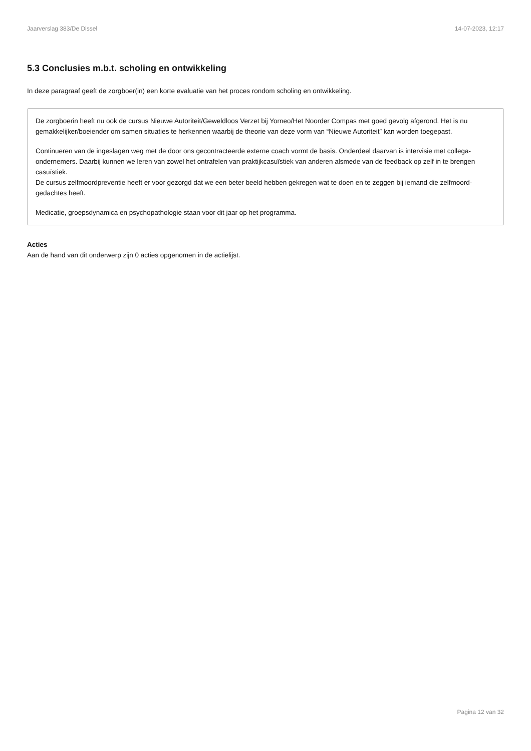Jaarverslag 383/De Dissel 14-07-2023, 12:17
5.3 Conclusies m.b.t. scholing en ontwikkeling
In deze paragraaf geeft de zorgboer(in) een korte evaluatie van het proces rondom scholing en ontwikkeling.
De zorgboerin heeft nu ook de cursus Nieuwe Autoriteit/Geweldloos Verzet bij Yorneo/Het Noorder Compas met goed gevolg afgerond. Het is nu gemakkelijker/boeiender om samen situaties te herkennen waarbij de theorie van deze vorm van “Nieuwe Autoriteit” kan worden toegepast.
Continueren van de ingeslagen weg met de door ons gecontracteerde externe coach vormt de basis. Onderdeel daarvan is intervisie met collega-ondernemers. Daarbij kunnen we leren van zowel het ontrafelen van praktijkcasuïstiek van anderen alsmede van de feedback op zelf in te brengen casuïstiek.
De cursus zelfmoordpreventie heeft er voor gezorgd dat we een beter beeld hebben gekregen wat te doen en te zeggen bij iemand die zelfmoord-gedachtes heeft.
Medicatie, groepsdynamica en psychopathologie staan voor dit jaar op het programma.
Acties
Aan de hand van dit onderwerp zijn 0 acties opgenomen in de actielijst.
Pagina 12 van 32